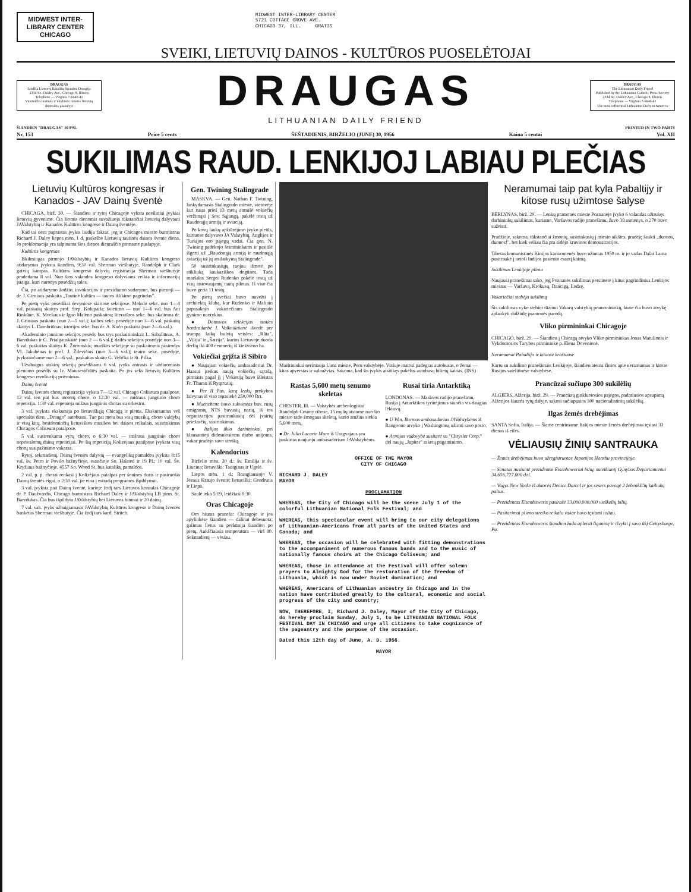MIDWEST INTER-LIBRARY CENTER CHICAGO
MIDWEST INTER-LIBRARY CENTER
5721 COTTAGE GROVE AVE.
CHICAGO 37, ILL. GRATIS
SVEIKI, LIETUVIŲ DAINOS - KULTŪROS PUOSELĖTOJAI
DRAUGAS
Leidžia Lietuvių Katalikų Spaudos Draugija
2334 So. Oakley Ave., Chicago 8, Illinois
Telephone — Virginia 7-6640-41
Vienintėlis tautinės ir tikybinės minties lietuvių dienraštis pasaulyje
DRAUGAS
LITHUANIAN DAILY FRIEND
DRAUGAS
The Lithuanian Daily Friend
Published by the Lithuanian Catholic Press Society
2334 So. Oakley Ave., Chicago 8, Illinois
Telephone — Virginia 7-6640-41
The most influential Lithuanian Daily in America
ŠIANDIEN "DRAUGAS" 16 PSL PRINTED IN TWO PARTS
Nr. 153 Price 5 cents ŠEŠTADIENIS, BIRŽELIO (JUNE) 30, 1956 Kaina 5 centai Vol. XII
SUKILIMAS RAUD. LENKIJOJ LABIAU PLEČIAS
Lietuvių Kultūros kongresas ir Kanados - JAV Dainų šventė
CHICAGA, birž. 30. — Šiandien ir rytoj Chicagoje vyksta neeiliniai įvykiai lietuvių gyvenime. Čia šiomis dienomis suvažiuoja tūkstančiai lietuvių dalyvauti JAValstybių ir Kanados Kultūros kongrese ir Dainų šventėje.
Kad tai nėra paprastas įvykis liudija faktas, jog ir Chicagos miesto burmistras Richard J. Daley liepos mėn. 1 d. paskelbė Lietuvių tautinės dainos švente diena. Jo proklomacija yra talpinama šios dienos dienraščio pirmame puslapyje.
Kultūros kongresas
Iškilmingas pirmojo JAValstybių ir Kanados lietuvių Kultūros kongreso atidarymas įvyksta šiandien, 9:30 val. Sherman viešbutyje, Randolph ir Clark gatvių kampas. Kultūros kongreso dalyvių registracija Sherman viešbutyje pradedama 8 val. Nuo šios valandos kongreso dalyviams veikia ir informacijų įstaiga, kuri nurodys posėdžių sales.
Čia, po atidarymo žodžio, invokacijos ir prezidiumo sudarymo, bus pirmoji — dr. J. Girniaus paskaita „Tautinė kultūra — tautos išlikimo pagrindas".
Po pietų vyks posėdžiai devyniose skirtose sekcijose. Mokslo sekc. nuo 1—4 val. paskaitą skaitys prof. Step. Kolupaila; švietimo — nuo 1—6 val. bus Ant Rinkūno, K. Mockaus ir Igno Malėno paskaitos; literatūros sekc. bus skaitoma dr. J. Griniaus paskaita (nuo 2—5 val.); kalbos sekc. posėdyje nuo 3—6 val. paskaitą skaitys L. Dambriūnas; istorijos sekc. bus dr. A. Kučo paskaita (nuo 2—6 val.).
Akademinio jaunimo sekcijos posėdy bus trys paskaitininkai: L. Sabaliūnas, A. Barzdukas ir G. Prialgauskaitė (nuo 2 — 6 val.); dailės sekcijos posėdyje nuo 3—6 val. paskaitas skaitys K. Žoromskis; muzikos sekcijoje su paskaitomis pasirodys Vl. Jakubėnas ir prof. J. Žilevičius (nuo 3—6 val.); teatro sekc. posėdyje, įvykstančiame nuo 2—6 val., paskaitas skaito G. Velička ir St. Pilka.
Užsibaigus atskirų sekcijų posėdžiams 6 val. įvyks antrasis ir uždaromasis plenumo posėdis su Iz. Matusevičiūtės paskaita. Po jos seks lietuvių Kultūros kongreso rezoliucijų priėmimas.
Dainų šventė
Dainų šventės chorų registracija vyksta 7—12 val. Chicago Coliseum patalpose. 12 val. ten pat bus moterų choro, o 12:30 val. — mišraus jungtinio choro repeticija. 1:30 val. repetuoja mišrus jungtinis choras su orkestru.
3 val. įvyksta ekskursija po lietuviškąją Chicagą ir pietūs. Ekskursantus veš specialūs dien. „Draugo" autobusai. Tuo pat metu bus visų muzikų, choro valdybų ir visų kitų, besidominčių lietuviškos muzikos bei dainos reikalais, susirinkimas Chicagos Coliseum patalpose.
5 val. susirenkama vyrų choro, o 6:30 val. — mišraus jungtinio choro neprivalomų dainų repeticijai. Po šių repeticijų Kolizėjaus patalpose įvyksta visų chorų susipažinimo vakaras.
Rytoj, sekmadienį, Dainų šventės dalyvių — evangelikų pamaldos įvyksta 8:15 val. šv. Petro ir Povilo bažnyčioje, esančioje So. Halsted ir 19 Pl.; 10 val. Šv. Kryžiaus bažnyčioje, 4557 So. Wood St. bus katalikų pamaldos.
2 val. p. p. chorai renkasi į Kolizėjaus patalpas per šonines duris ir pasiruošia Dainų šventės eigai, o 2:30 val. jie eina į estradą programos išpildymui.
3 val. įvyksta pati Dainų šventė, kurioje žodį tars Lietuvos konsulas Chicagoje dr. P. Daužvardis, Chicago burmistras Richard Daley ir JAValstybių LB pirm. St. Barzdukas. Čia bus išpildyta JAValstybių bei Lietuvos himnai ir 20 dainų.
7 val. vak. įvyks užbaigiamasis JAValstybių Kultūros kongreso ir Dainų šventės banketas Sherman viešbutyje. Čia žodį tars kard. Stritch.
Gen. Twining Stalingrade
MASKVA. — Gen. Nathan F. Twining, lankydamasis Stalingrado mieste, vietovėje kur rusai prieš 13 metų atmušė vokiečių veržimąsi į Sov. Sąjungą, pakėlė tostą už Raudonąją armiją ir aviaciją.
Po kovų laukų apžiūrėjimo įvyko pietūs, kuriuose dalyvavo JA Valstybių, Anglijos ir Turkijos oro pajėgų vadai. Čia gen. N. Twining padėkojo šeimininkams ir pasiūlė išgerti už „Raudonąją armiją ir raudonąją aviaciją už jų atsilaikymą Stalingrade".
50 susirinkusiųjų tuojau išmetė po stikliuką kaukaziškos degtinės. Tada maršalas Sergei Rudenko pakėlė tostą už visų atstovaujamų tautų pilotus. Iš viso čia buvo gerta 11 tostų.
Po pietų svečiai buvo nuvežti į architektų klubą, kur Rudenko ir Malinin papasakojo vakariečiams Stalingrado gynimo nuotykius.
● Dotnuvos selekcijos stoties bendradarbė I. Valkniūnienė išvedė per trumpą laiką bulvių veisles: „Rūta", „Vilija" ir „Šatrija", kurios Lietuvoje duoda derlių iki 400 centnerių iš kiekvieno ha.
Vokiečiai grįžta iš Sibiro
● Naujajam vokiečių ambasadoriui Dr. Haasui įteikus naują vokiečių sąrašą, pirmasis pagal jį į Vokietiją buvo išleistas Fr. Thurau iš Rytprūsių.
● Per II Pas. karą lenkų prekybos laivynas iš viso tepasiekė 250,000 Brt.
● Muenchene buvo sukviestas buv. rusų emigrantų NTS buvusių narių, iš tos organizacijos pasitraukusių dėl įvairių priežasčių, susirinkimas.
● Italijos ūkio darbininkai, pri klausantieji didesniosioms darbo unijoms, vakar pradėjo savo streiką.
Kalendorius
Birželio mėn. 30 d.: šv. Emilija ir šv. Liucina; lietuviški: Tautginas ir Ugelė.
Liepos mėn. 1 d.: Brangiausiojo V. Jėzaus Kraujo šventė; lietuviški: Gendrutis ir Liepa.
Saulė teka 5:19, leidžiasi 8:30.
Oras Chicagoje
Oro biuras praneša: Chicagoje ir jos apylinkėse šiandien — dalinai debesuota; galimas lietus su perkūnija šiandien po pietų. Aukščiausia temperatūra — virš 80. Sekmadienį — vėsiau.
Maištininkai nerimauja Lima mieste, Peru valstybėje. Viršuje matosi padegtas autobusas, o žemai — kitas apverstas ir sulaužytas. Sakoma, kad šis įvykis atsitikęs pakėlus autobusų bilietų kainas. (INS)
Rastas 5,600 metų senumo skeletas
CHESTER, Ill. — Valstybės archeologistai Randolph County ribose, 15 mylių atstume nuo šio miesto rado žmogaus skeletą, kurio amžius siekia 5,600 metų.
● Dr. Julio Lacarte Muro iš Uragvajaus yra paskirtas naujuoju ambasadorium JAValstybėms.
Rusai tiria Antarktiką
LONDONAS. — Maskvos radijo pranešimu, Rusija į Antarktikos tyrinėjimus siunčia vis daugiau lėktuvų.
● U Win, Burmos ambasadorius JAValstybėms iš Rangoono atvyko į Washingtoną užimti savo posto.
● Armijos vadovybė susitarė su "Chrysler Corp." dėl naujų „Jupiter" raketų pagaminimo.
OFFICE OF THE MAYOR
CITY OF CHICAGO
RICHARD J. DALEY
MAYOR
PROCLAMATION
WHEREAS, the City of Chicago will be the scene July 1 of the colorful Lithuanian National Folk Festival; and
WHEREAS, this spectacular event will bring to our city delegations of Lithuanian-Americans from all parts of the United States and Canada; and
WHEREAS, the occasion will be celebrated with fitting demonstrations to the accompaniment of numerous famous bands and to the music of nationally famous choirs at the Chicago Coliseum; and
WHEREAS, those in attendance at the Festival will offer solemn prayers to Almighty God for the restoration of the freedom of Lithuania, which is now under Soviet domination; and
WHEREAS, Americans of Lithuanian ancestry in Chicago and in the nation have contributed greatly to the cultural, economic and social progress of the city and country;
NOW, THEREFORE, I, Richard J. Daley, Mayor of the City of Chicago, do hereby proclaim Sunday, July 1, to be LITHUANIAN NATIONAL FOLK FESTIVAL DAY IN CHICAGO and urge all citizens to take cognizance of the pageantry and the purpose of the occasion.
Dated this 12th day of June, A. D. 1956.
MAYOR
Neramumai taip pat kyla Pabaltijy ir kitose rusų užimtose šalyse
BERLYNAS, birž. 29. — Lenkų pramonės mieste Poznanėje įvyko 6 valandas užtrukęs darbininkų sukilimas, kuriame, Varšuvos radijo pranešimu, žuvo 38 asmenys, o 270 buvo sužeisti.
Pradžioje, sakoma, tūkstančiai žmonių, susirinkusių į miesto aikštes, pradėję šaukti „duonos, duonos!", bet kiek vėliau čia pra sidėjo kruvinos demonstracijos.
Tibetas komunistinės Kinijos kariuomenės buvo užimtas 1950 m. ir jo vadas Dalai Lama pasitraukė į netoli Indijos pasienio esantį kaimą.
Sukilimas Lenkijoje plinta
Naujausi pranešimai sako, jog Poznanės sukilimas persimetė į kitus pagrindinius Lenkijos miestus — Varšuvą, Krokuvą, Dancigą, Lodzę.
Vakariečiai stebėjo sukilimą
Šis sukilimas vyko stebint tūzinui Vakarų valstybių pramonininkų, kurie čia buvo atvykę aplankyti didžiulę pramonės parodą.
Vliko pirmininkai Chicagoje
CHICAGO, birž. 29. — Šiandien į Chicagą atvyko Vliko pirmininkas Jonas Matulionis ir Vykdomosios Tarybos pirmininkė p. Elena Devenienė.
Neramumai Pabaltijo ir kituose kraštuose
Kartu su sukilimo pranešimais Lenkijoje, šiandien ateina žinios apie neramumus ir kitose Rusijos satelitinėse valstybėse.
Prancūzai sučiupo 300 sukilėlių
ALGIERS, Alžerija, birž. 29. — Prancūzų ginkluotosios pajėgos, padariusios apsupimą Alžerijos šiaurės rytų dalyje, sakosi sučiupusios 300 nacionalistinių sukilėlių.
Ilgas žemės drebėjimas
SANTA Sofia, Italija. — Šiame centriniame Italijos mieste žemės drebėjimas tęsiasi 33 dienas iš eilės.
VĖLIAUSIŲ ŽINIŲ SANTRAUKA
— Žemės drebėjimas buvo užregistruotas Japonijos Honshu provincijoje.
— Senatas nusiuntė prezidentui Eisenhoweriui bilių, suteikiantį Gynybos Departamentui 34,656,727,000 dol.
— Vagys New Yorke iš aktorės Denice Darcel ir jos sesers pavogė 2 žebenkščių kailiukų paltus.
— Prezidentas Eisenhoweris pasirašė 33,000,000,000 vieškelių bilių.
— Pasitarimai plieno streiko reikalu vakar buvo tęsiami toliau.
— Prezidentas Eisenhoweris šiandien žada apleisti ligoninę ir išvykti į savo ūkį Gettysburge, Pa.